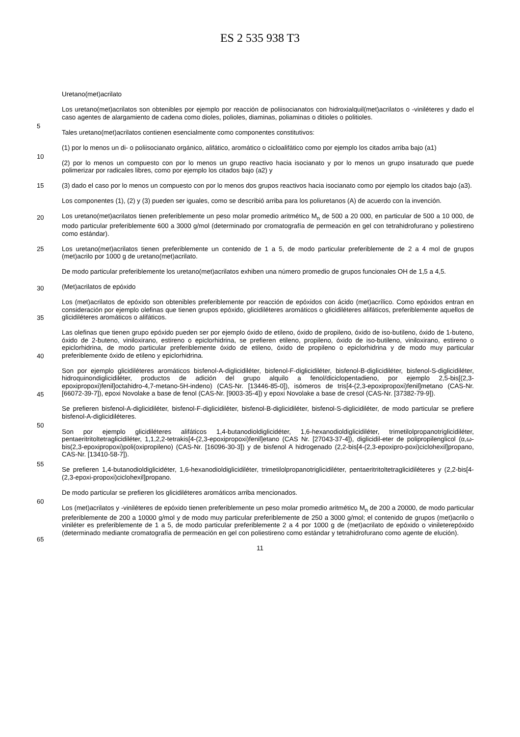ES 2 535 938 T3
Uretano(met)acrilato
Los uretano(met)acrilatos son obtenibles por ejemplo por reacción de poliisocianatos con hidroxialquil(met)acrilatos o -viniléteres y dado el caso agentes de alargamiento de cadena como dioles, polioles, diaminas, poliaminas o ditioles o politioles.
5
Tales uretano(met)acrilatos contienen esencialmente como componentes constitutivos:
(1) por lo menos un di- o poliisocianato orgánico, alifático, aromático o cicloalifático como por ejemplo los citados arriba bajo (a1)
10
(2) por lo menos un compuesto con por lo menos un grupo reactivo hacia isocianato y por lo menos un grupo insaturado que puede polimerizar por radicales libres, como por ejemplo los citados bajo (a2) y
(3) dado el caso por lo menos un compuesto con por lo menos dos grupos reactivos hacia isocianato como por ejemplo los citados bajo (a3). 15
Los componentes (1), (2) y (3) pueden ser iguales, como se describió arriba para los poliuretanos (A) de acuerdo con la invención.
20
Los uretano(met)acrilatos tienen preferiblemente un peso molar promedio aritmético M<sub>n</sub> de 500 a 20 000, en particular de 500 a 10 000, de modo particular preferiblemente 600 a 3000 g/mol (determinado por cromatografía de permeación en gel con tetrahidrofurano y poliestireno como estándar).
Los uretano(met)acrilatos tienen preferiblemente un contenido de 1 a 5, de modo particular preferiblemente de 2 a 4 mol de grupos (met)acrilo por 1000 g de uretano(met)acrilato. 25
De modo particular preferiblemente los uretano(met)acrilatos exhiben una número promedio de grupos funcionales OH de 1,5 a 4,5.
30
(Met)acrilatos de epóxido
Los (met)acrilatos de epóxido son obtenibles preferiblemente por reacción de epóxidos con ácido (met)acrílico. Como epóxidos entran en consideración por ejemplo olefinas que tienen grupos epóxido, glicidiléteres aromáticos o glicidiléteres alifáticos, preferiblemente aquellos de glicidiléteres aromáticos o alifáticos.
35
Las olefinas que tienen grupo epóxido pueden ser por ejemplo óxido de etileno, óxido de propileno, óxido de iso-butileno, óxido de 1-buteno, óxido de 2-buteno, viniloxirano, estireno o epiclorhidrina, se prefieren etileno, propileno, óxido de iso-butileno, viniloxirano, estireno o epiclorhidrina, de modo particular preferiblemente óxido de etileno, óxido de propileno o epiclorhidrina y de modo muy particular preferiblemente óxido de etileno y epiclorhidrina.
40
Son por ejemplo glicidiléteres aromáticos bisfenol-A-diglicidiléter, bisfenol-F-diglicidiléter, bisfenol-B-diglicidiléter, bisfenol-S-diglicidiléter, hidroquinondiglicidiléter, productos de adición del grupo alquilo a fenol/diciclopentadieno, por ejemplo 2,5-bis[(2,3-epoxipropoxi)fenil]octahidro-4,7-metano-5H-indeno) (CAS-Nr. [13446-85-0]), isómeros de tris[4-(2,3-epoxipropoxi)fenil]metano (CAS-Nr. [66072-39-7]), epoxi Novolake a base de fenol (CAS-Nr. [9003-35-4]) y epoxi Novolake a base de cresol (CAS-Nr. [37382-79-9]).
45
Se prefieren bisfenol-A-diglicidiléter, bisfenol-F-diglicidiléter, bisfenol-B-diglicidiléter, bisfenol-S-diglicidiléter, de modo particular se prefiere bisfenol-A-diglicidiléteres.
50
Son por ejemplo glicidiléteres alifáticos 1,4-butanodioldiglicidéter, 1,6-hexanodioldiglicidiléter, trimetilolpropanotriglicidiléter, pentaeritritoltetraglicidiléter, 1,1,2,2-tetrakis[4-(2,3-epoxipropoxi)fenil]etano (CAS Nr. [27043-37-4]), diglicidil-eter de polipropilenglicol (α,ω-bis(2,3-epoxipropoxi)poli(oxipropileno) (CAS-Nr. [16096-30-3]) y de bisfenol A hidrogenado (2,2-bis[4-(2,3-epoxipro-poxi)ciclohexil]propano, CAS-Nr. [13410-58-7]).
55
Se prefieren 1,4-butanodioldiglicidéter, 1,6-hexanodioldiglicidiléter, trimetilolpropanotriglicidiléter, pentaeritritoltetraglicidiléteres y (2,2-bis[4-(2,3-epoxi-propoxi)ciclohexil]propano.
De modo particular se prefieren los glicidiléteres aromáticos arriba mencionados.
60
Los (met)acrilatos y -viniléteres de epóxido tienen preferiblemente un peso molar promedio aritmético M<sub>n</sub> de 200 a 20000, de modo particular preferiblemente de 200 a 10000 g/mol y de modo muy particular preferiblemente de 250 a 3000 g/mol; el contenido de grupos (met)acrilo o viniléter es preferiblemente de 1 a 5, de modo particular preferiblemente 2 a 4 por 1000 g de (met)acrilato de epóxido o vinileterepóxido (determinado mediante cromatografía de permeación en gel con poliestireno como estándar y tetrahidrofurano como agente de elución).
65
11